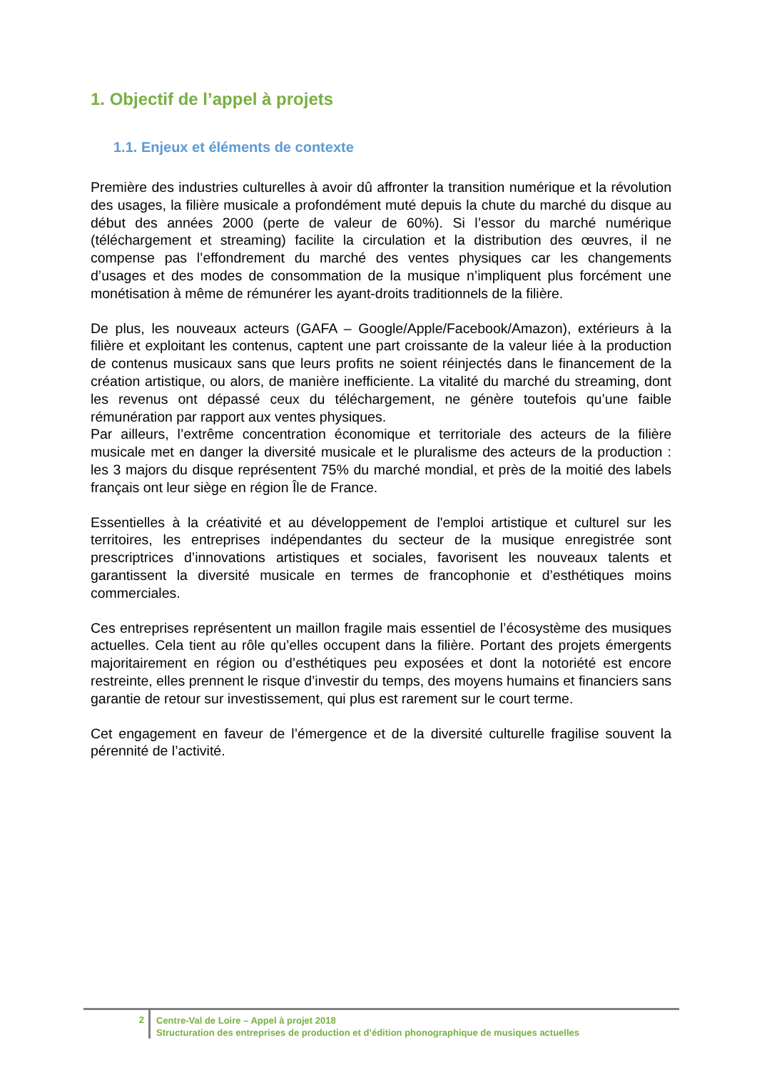1. Objectif de l’appel à projets
1.1. Enjeux et éléments de contexte
Première des industries culturelles à avoir dû affronter la transition numérique et la révolution des usages, la filière musicale a profondément muté depuis la chute du marché du disque au début des années 2000 (perte de valeur de 60%). Si l’essor du marché numérique (téléchargement et streaming) facilite la circulation et la distribution des œuvres, il ne compense pas l’effondrement du marché des ventes physiques car les changements d’usages et des modes de consommation de la musique n’impliquent plus forcément une monétisation à même de rémunérer les ayant-droits traditionnels de la filière.
De plus, les nouveaux acteurs (GAFA – Google/Apple/Facebook/Amazon), extérieurs à la filière et exploitant les contenus, captent une part croissante de la valeur liée à la production de contenus musicaux sans que leurs profits ne soient réinjectés dans le financement de la création artistique, ou alors, de manière inefficiente. La vitalité du marché du streaming, dont les revenus ont dépassé ceux du téléchargement, ne génère toutefois qu’une faible rémunération par rapport aux ventes physiques.
Par ailleurs, l’extrême concentration économique et territoriale des acteurs de la filière musicale met en danger la diversité musicale et le pluralisme des acteurs de la production : les 3 majors du disque représentent 75% du marché mondial, et près de la moitié des labels français ont leur siège en région Île de France.
Essentielles à la créativité et au développement de l'emploi artistique et culturel sur les territoires, les entreprises indépendantes du secteur de la musique enregistrée sont prescriptrices d’innovations artistiques et sociales, favorisent les nouveaux talents et garantissent la diversité musicale en termes de francophonie et d’esthétiques moins commerciales.
Ces entreprises représentent un maillon fragile mais essentiel de l’écosystème des musiques actuelles. Cela tient au rôle qu’elles occupent dans la filière. Portant des projets émergents majoritairement en région ou d’esthétiques peu exposées et dont la notoriété est encore restreinte, elles prennent le risque d’investir du temps, des moyens humains et financiers sans garantie de retour sur investissement, qui plus est rarement sur le court terme.
Cet engagement en faveur de l’émergence et de la diversité culturelle fragilise souvent la pérennité de l’activité.
2
Centre-Val de Loire – Appel à projet 2018
Structuration des entreprises de production et d’édition phonographique de musiques actuelles